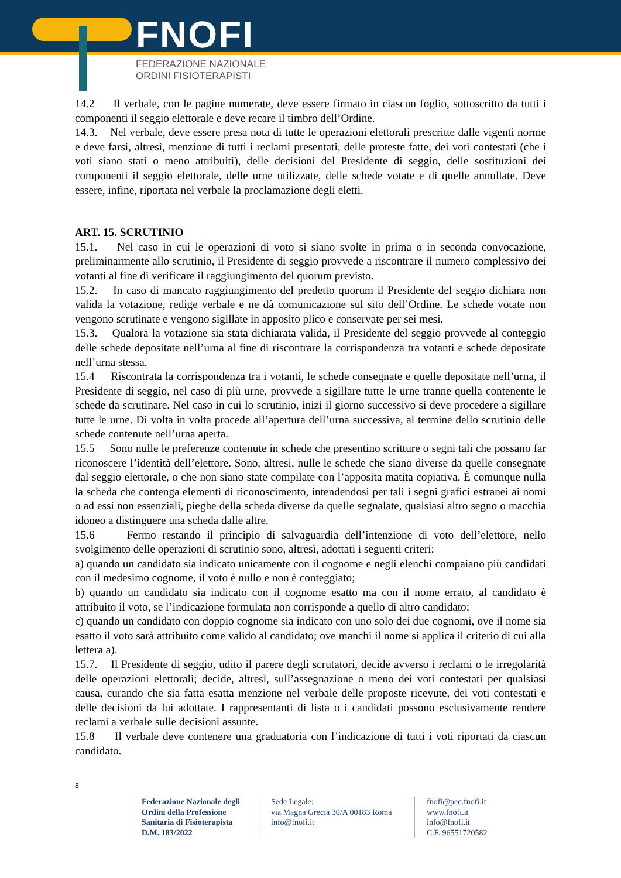FNOFI
FEDERAZIONE NAZIONALE
ORDINI FISIOTERAPISTI
14.2 Il verbale, con le pagine numerate, deve essere firmato in ciascun foglio, sottoscritto da tutti i componenti il seggio elettorale e deve recare il timbro dell’Ordine.
14.3. Nel verbale, deve essere presa nota di tutte le operazioni elettorali prescritte dalle vigenti norme e deve farsi, altresì, menzione di tutti i reclami presentati, delle proteste fatte, dei voti contestati (che i voti siano stati o meno attribuiti), delle decisioni del Presidente di seggio, delle sostituzioni dei componenti il seggio elettorale, delle urne utilizzate, delle schede votate e di quelle annullate. Deve essere, infine, riportata nel verbale la proclamazione degli eletti.
ART. 15. SCRUTINIO
15.1. Nel caso in cui le operazioni di voto si siano svolte in prima o in seconda convocazione, preliminarmente allo scrutinio, il Presidente di seggio provvede a riscontrare il numero complessivo dei votanti al fine di verificare il raggiungimento del quorum previsto.
15.2. In caso di mancato raggiungimento del predetto quorum il Presidente del seggio dichiara non valida la votazione, redige verbale e ne dà comunicazione sul sito dell’Ordine. Le schede votate non vengono scrutinate e vengono sigillate in apposito plico e conservate per sei mesi.
15.3. Qualora la votazione sia stata dichiarata valida, il Presidente del seggio provvede al conteggio delle schede depositate nell’urna al fine di riscontrare la corrispondenza tra votanti e schede depositate nell’urna stessa.
15.4 Riscontrata la corrispondenza tra i votanti, le schede consegnate e quelle depositate nell’urna, il Presidente di seggio, nel caso di più urne, provvede a sigillare tutte le urne tranne quella contenente le schede da scrutinare. Nel caso in cui lo scrutinio, inizi il giorno successivo si deve procedere a sigillare tutte le urne. Di volta in volta procede all’apertura dell’urna successiva, al termine dello scrutinio delle schede contenute nell’urna aperta.
15.5 Sono nulle le preferenze contenute in schede che presentino scritture o segni tali che possano far riconoscere l’identità dell’elettore. Sono, altresì, nulle le schede che siano diverse da quelle consegnate dal seggio elettorale, o che non siano state compilate con l’apposita matita copiativa. È comunque nulla la scheda che contenga elementi di riconoscimento, intendendosi per tali i segni grafici estranei ai nomi o ad essi non essenziali, pieghe della scheda diverse da quelle segnalate, qualsiasi altro segno o macchia idoneo a distinguere una scheda dalle altre.
15.6 Fermo restando il principio di salvaguardia dell’intenzione di voto dell’elettore, nello svolgimento delle operazioni di scrutinio sono, altresì, adottati i seguenti criteri:
a) quando un candidato sia indicato unicamente con il cognome e negli elenchi compaiano più candidati con il medesimo cognome, il voto è nullo e non è conteggiato;
b) quando un candidato sia indicato con il cognome esatto ma con il nome errato, al candidato è attribuito il voto, se l’indicazione formulata non corrisponde a quello di altro candidato;
c) quando un candidato con doppio cognome sia indicato con uno solo dei due cognomi, ove il nome sia esatto il voto sarà attribuito come valido al candidato; ove manchi il nome si applica il criterio di cui alla lettera a).
15.7. Il Presidente di seggio, udito il parere degli scrutatori, decide avverso i reclami o le irregolarità delle operazioni elettorali; decide, altresì, sull’assegnazione o meno dei voti contestati per qualsiasi causa, curando che sia fatta esatta menzione nel verbale delle proposte ricevute, dei voti contestati e delle decisioni da lui adottate. I rappresentanti di lista o i candidati possono esclusivamente rendere reclami a verbale sulle decisioni assunte.
15.8 Il verbale deve contenere una graduatoria con l’indicazione di tutti i voti riportati da ciascun candidato.
8
Federazione Nazionale degli Ordini della Professione Sanitaria di Fisioterapista D.M. 183/2022
Sede Legale:
via Magna Grecia 30/A 00183 Roma
info@fnofi.it
fnofi@pec.fnofi.it
www.fnofi.it
info@fnofi.it
C.F. 96551720582